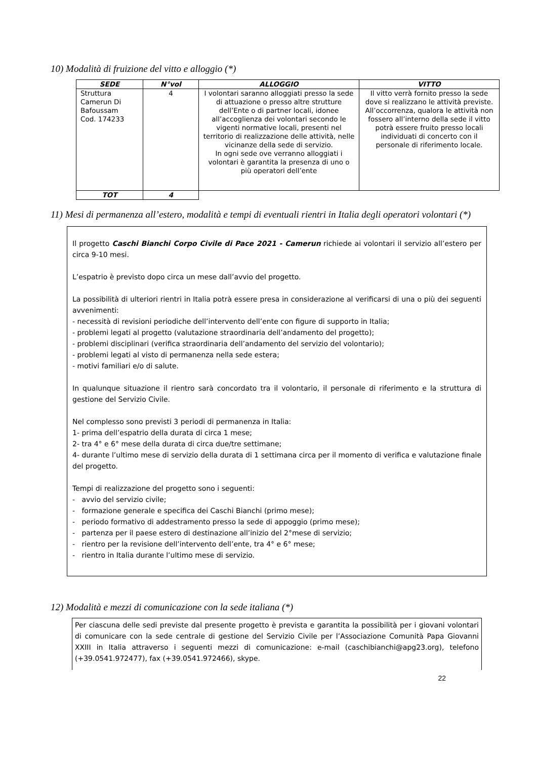10) Modalità di fruizione del vitto e alloggio (*)
| SEDE | N°vol | ALLOGGIO | VITTO |
| --- | --- | --- | --- |
| Struttura Camerun Di Bafoussam Cod. 174233 | 4 | I volontari saranno alloggiati presso la sede di attuazione o presso altre strutture dell’Ente o di partner locali, idonee all’accoglienza dei volontari secondo le vigenti normative locali, presenti nel territorio di realizzazione delle attività, nelle vicinanze della sede di servizio. In ogni sede ove verranno alloggiati i volontari è garantita la presenza di uno o più operatori dell’ente | Il vitto verrà fornito presso la sede dove si realizzano le attività previste. All’occorrenza, qualora le attività non fossero all’interno della sede il vitto potrà essere fruito presso locali individuati di concerto con il personale di riferimento locale. |
| TOT | 4 | | |
11) Mesi di permanenza all’estero, modalità e tempi di eventuali rientri in Italia degli operatori volontari (*)
Il progetto Caschi Bianchi Corpo Civile di Pace 2021 - Camerun richiede ai volontari il servizio all’estero per circa 9-10 mesi.
L’espatrio è previsto dopo circa un mese dall’avvio del progetto.
La possibilità di ulteriori rientri in Italia potrà essere presa in considerazione al verificarsi di una o più dei seguenti avvenimenti:
- necessità di revisioni periodiche dell’intervento dell’ente con figure di supporto in Italia;
- problemi legati al progetto (valutazione straordinaria dell’andamento del progetto);
- problemi disciplinari (verifica straordinaria dell’andamento del servizio del volontario);
- problemi legati al visto di permanenza nella sede estera;
- motivi familiari e/o di salute.
In qualunque situazione il rientro sarà concordato tra il volontario, il personale di riferimento e la struttura di gestione del Servizio Civile.
Nel complesso sono previsti 3 periodi di permanenza in Italia:
1- prima dell’espatrio della durata di circa 1 mese;
2- tra 4° e 6° mese della durata di circa due/tre settimane;
4- durante l’ultimo mese di servizio della durata di 1 settimana circa per il momento di verifica e valutazione finale del progetto.
Tempi di realizzazione del progetto sono i seguenti:
- avvio del servizio civile;
- formazione generale e specifica dei Caschi Bianchi (primo mese);
- periodo formativo di addestramento presso la sede di appoggio (primo mese);
- partenza per il paese estero di destinazione all’inizio del 2°mese di servizio;
- rientro per la revisione dell’intervento dell’ente, tra 4° e 6° mese;
- rientro in Italia durante l’ultimo mese di servizio.
12) Modalità e mezzi di comunicazione con la sede italiana (*)
Per ciascuna delle sedi previste dal presente progetto è prevista e garantita la possibilità per i giovani volontari di comunicare con la sede centrale di gestione del Servizio Civile per l’Associazione Comunità Papa Giovanni XXIII in Italia attraverso i seguenti mezzi di comunicazione: e-mail (caschibianchi@apg23.org), telefono (+39.0541.972477), fax (+39.0541.972466), skype.
22